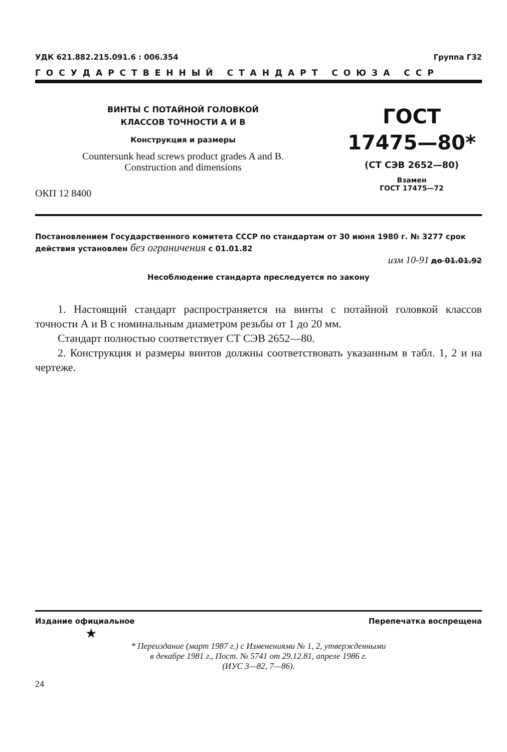УДК 621.882.215.091.6 : 006.354 Группа Г32
ГОСУДАРСТВЕННЫЙ СТАНДАРТ СОЮЗА ССР
ВИНТЫ С ПОТАЙНОЙ ГОЛОВКОЙ
КЛАССОВ ТОЧНОСТИ А И В
Конструкция и размеры
Countersunk head screws product grades A and B.
Construction and dimensions
ОКП 12 8400
ГОСТ
17475—80*
(СТ СЭВ 2652—80)
Взамен
ГОСТ 17475—72
Постановлением Государственного комитета СССР по стандартам от 30 июня 1980 г. № 3277 срок действия установлен без ограничения с 01.01.82
изм 10-91 до 01.01.92
Несоблюдение стандарта преследуется по закону
1. Настоящий стандарт распространяется на винты с потайной головкой классов точности А и В с номинальным диаметром резьбы от 1 до 20 мм.
Стандарт полностью соответствует СТ СЭВ 2652—80.
2. Конструкция и размеры винтов должны соответствовать указанным в табл. 1, 2 и на чертеже.
Издание официальное Перепечатка воспрещена
★
* Переиздание (март 1987 г.) с Изменениями № 1, 2, утвержденными
в декабре 1981 г., Пост. № 5741 от 29.12.81, апреле 1986 г.
(ИУС 3—82, 7—86).
24